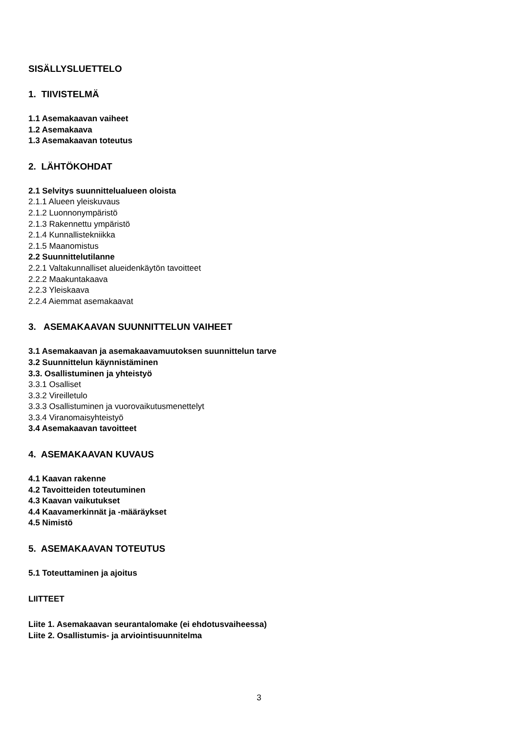SISÄLLYSLUETTELO
1. TIIVISTELMÄ
1.1 Asemakaavan vaiheet
1.2 Asemakaava
1.3 Asemakaavan toteutus
2. LÄHTÖKOHDAT
2.1 Selvitys suunnittelualueen oloista
2.1.1 Alueen yleiskuvaus
2.1.2 Luonnonympäristö
2.1.3 Rakennettu ympäristö
2.1.4 Kunnallistekniikka
2.1.5 Maanomistus
2.2 Suunnittelutilanne
2.2.1 Valtakunnalliset alueidenkäytön tavoitteet
2.2.2 Maakuntakaava
2.2.3 Yleiskaava
2.2.4 Aiemmat asemakaavat
3. ASEMAKAAVAN SUUNNITTELUN VAIHEET
3.1 Asemakaavan ja asemakaavamuutoksen suunnittelun tarve
3.2 Suunnittelun käynnistäminen
3.3. Osallistuminen ja yhteistyö
3.3.1 Osalliset
3.3.2 Vireilletulo
3.3.3 Osallistuminen ja vuorovaikutusmenettelyt
3.3.4 Viranomaisyhteistyö
3.4 Asemakaavan tavoitteet
4. ASEMAKAAVAN KUVAUS
4.1 Kaavan rakenne
4.2 Tavoitteiden toteutuminen
4.3 Kaavan vaikutukset
4.4 Kaavamerkinnät ja -määräykset
4.5 Nimistö
5. ASEMAKAAVAN TOTEUTUS
5.1 Toteuttaminen ja ajoitus
LIITTEET
Liite 1. Asemakaavan seurantalomake (ei ehdotusvaiheessa)
Liite 2. Osallistumis- ja arviointisuunnitelma
3